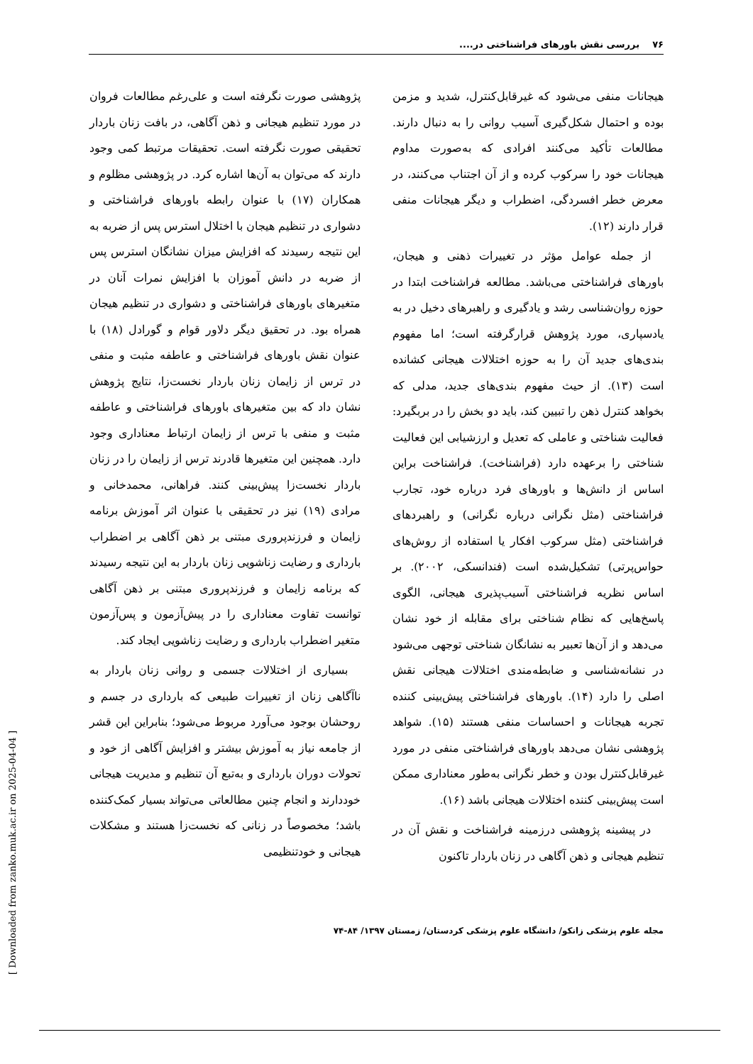۷۶ بررسی نقش باورهای فراشناختی در....
هیجانات منفی می‌شود که غیرقابل‌کنترل، شدید و مزمن بوده و احتمال شکل‌گیری آسیب روانی را به دنبال دارند. مطالعات تأکید می‌کنند افرادی که به‌صورت مداوم هیجانات خود را سرکوب کرده و از آن اجتناب می‌کنند، در معرض خطر افسردگی، اضطراب و دیگر هیجانات منفی قرار دارند (۱۲).
از جمله عوامل مؤثر در تغییرات ذهنی و هیجان، باورهای فراشناختی می‌باشد. مطالعه فراشناخت ابتدا در حوزه روان‌شناسی رشد و یادگیری و راهبرهای دخیل در به یادسپاری، مورد پژوهش قرارگرفته است؛ اما مفهوم بندی‌های جدید آن را به حوزه اختلالات هیجانی کشانده است (۱۳). از حیث مفهوم بندی‌های جدید، مدلی که بخواهد کنترل ذهن را تبیین کند، باید دو بخش را در بربگیرد: فعالیت شناختی و عاملی که تعدیل و ارزشیابی این فعالیت شناختی را برعهده دارد (فراشناخت). فراشناخت براین اساس از دانش‌ها و باورهای فرد درباره خود، تجارب فراشناختی (مثل نگرانی درباره نگرانی) و راهبردهای فراشناختی (مثل سرکوب افکار یا استفاده از روش‌های حواس‌پرتی) تشکیل‌شده است (فندانسکی، ۲۰۰۲). بر اساس نظریه فراشناختی آسیب‌پذیری هیجانی، الگوی پاسخ‌هایی که نظام شناختی برای مقابله از خود نشان می‌دهد و از آن‌ها تعبیر به نشانگان شناختی توجهی می‌شود در نشانه‌شناسی و ضابطه‌مندی اختلالات هیجانی نقش اصلی را دارد (۱۴). باورهای فراشناختی پیش‌بینی کننده تجربه هیجانات و احساسات منفی هستند (۱۵). شواهد پژوهشی نشان می‌دهد باورهای فراشناختی منفی در مورد غیرقابل‌کنترل بودن و خطر نگرانی به‌طور معناداری ممکن است پیش‌بینی کننده اختلالات هیجانی باشد (۱۶).
در پیشینه پژوهشی درزمینه فراشناخت و نقش آن در تنظیم هیجانی و ذهن آگاهی در زنان باردار تاکنون
پژوهشی صورت نگرفته است و علی‌رغم مطالعات فروان در مورد تنظیم هیجانی و ذهن آگاهی، در بافت زنان باردار تحقیقی صورت نگرفته است. تحقیقات مرتبط کمی وجود دارند که می‌توان به آن‌ها اشاره کرد. در پژوهشی مظلوم و همکاران (۱۷) با عنوان رابطه باورهای فراشناختی و دشواری در تنظیم هیجان با اختلال استرس پس از ضربه به این نتیجه رسیدند که افزایش میزان نشانگان استرس پس از ضربه در دانش آموزان با افزایش نمرات آنان در متغیرهای باورهای فراشناختی و دشواری در تنظیم هیجان همراه بود. در تحقیق دیگر دلاور قوام و گورادل (۱۸) با عنوان نقش باورهای فراشناختی و عاطفه مثبت و منفی در ترس از زایمان زنان باردار نخست‌زا، نتایج پژوهش نشان داد که بین متغیرهای باورهای فراشناختی و عاطفه مثبت و منفی با ترس از زایمان ارتباط معناداری وجود دارد. همچنین این متغیرها قادرند ترس از زایمان را در زنان باردار نخست‌زا پیش‌بینی کنند. فراهانی، محمدخانی و مرادی (۱۹) نیز در تحقیقی با عنوان اثر آموزش برنامه زایمان و فرزندپروری مبتنی بر ذهن آگاهی بر اضطراب بارداری و رضایت زناشویی زنان باردار به این نتیجه رسیدند که برنامه زایمان و فرزندپروری مبتنی بر ذهن آگاهی توانست تفاوت معناداری را در پیش‌آزمون و پس‌آزمون متغیر اضطراب بارداری و رضایت زناشویی ایجاد کند.
بسیاری از اختلالات جسمی و روانی زنان باردار به ناآگاهی زنان از تغییرات طبیعی که بارداری در جسم و روحشان بوجود می‌آورد مربوط می‌شود؛ بنابراین این قشر از جامعه نیاز به آموزش بیشتر و افزایش آگاهی از خود و تحولات دوران بارداری و به‌تبع آن تنظیم و مدیریت هیجانی خوددارند و انجام چنین مطالعاتی می‌تواند بسیار کمک‌کننده باشد؛ مخصوصاً در زنانی که نخست‌زا هستند و مشکلات هیجانی و خودتنظیمی
مجله علوم پزشکی زانکو/ دانشگاه علوم پزشکی کردستان/ زمستان ۱۳۹۷/ ۸۴-۷۴
[ Downloaded from zanko.muk.ac.ir on 2025-04-04 ]